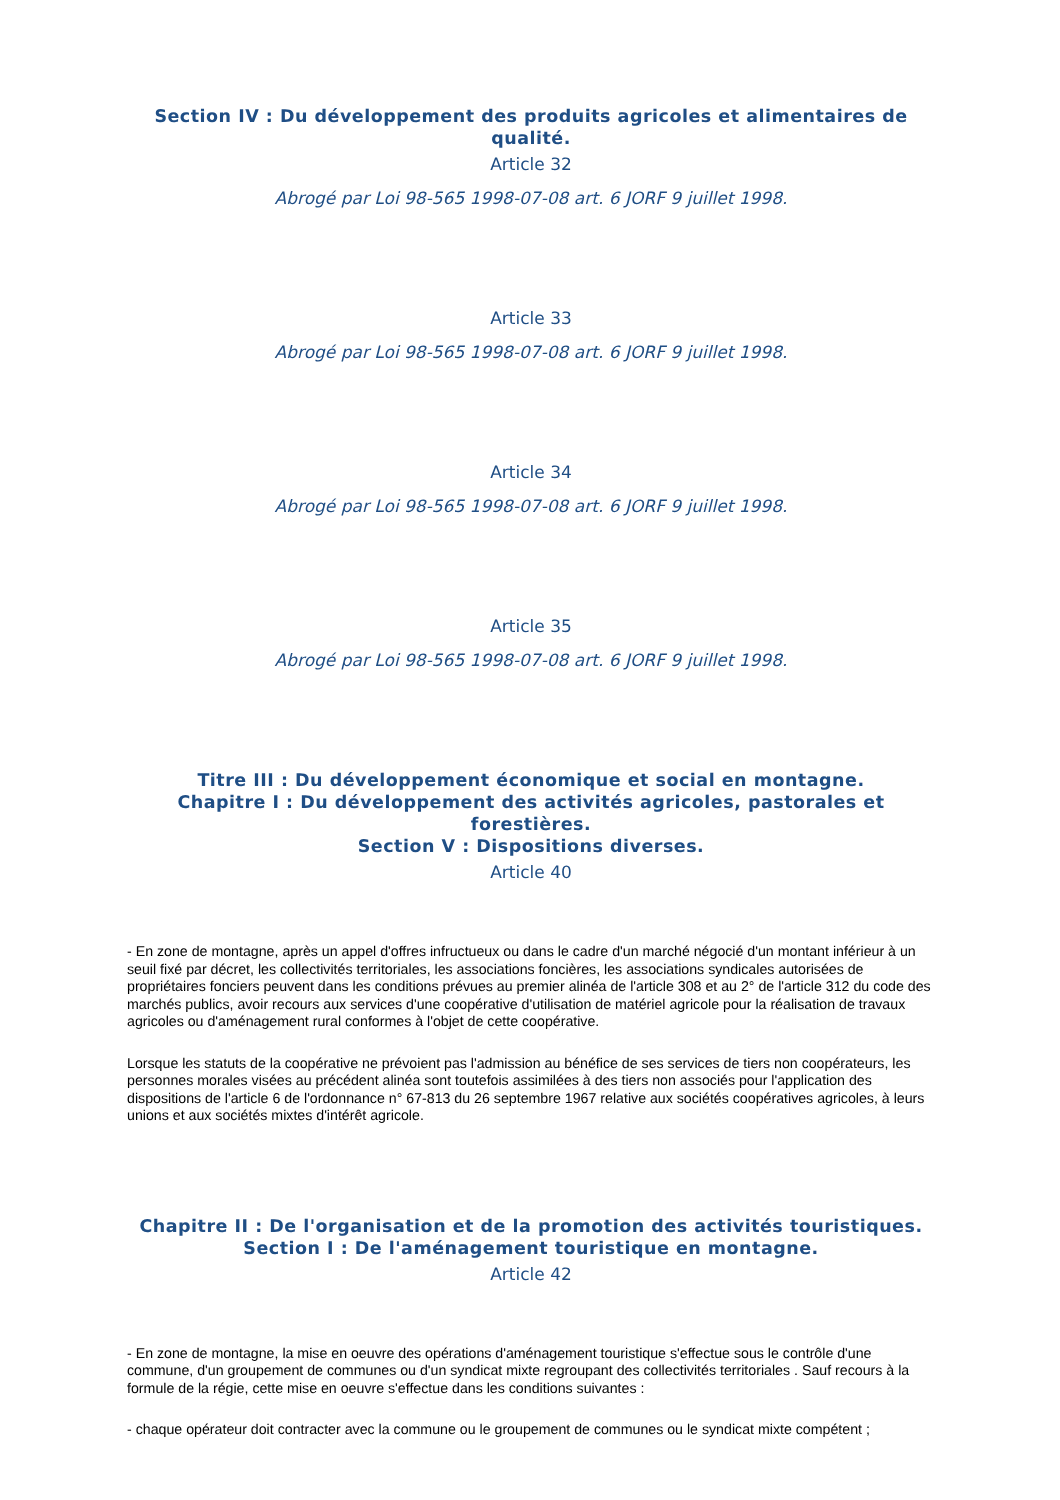Section IV : Du développement des produits agricoles et alimentaires de qualité.
Article 32
Abrogé par Loi 98-565 1998-07-08 art. 6 JORF 9 juillet 1998.
Article 33
Abrogé par Loi 98-565 1998-07-08 art. 6 JORF 9 juillet 1998.
Article 34
Abrogé par Loi 98-565 1998-07-08 art. 6 JORF 9 juillet 1998.
Article 35
Abrogé par Loi 98-565 1998-07-08 art. 6 JORF 9 juillet 1998.
Titre III : Du développement économique et social en montagne.
Chapitre I : Du développement des activités agricoles, pastorales et forestières.
Section V : Dispositions diverses.
Article 40
- En zone de montagne, après un appel d'offres infructueux ou dans le cadre d'un marché négocié d'un montant inférieur à un seuil fixé par décret, les collectivités territoriales, les associations foncières, les associations syndicales autorisées de propriétaires fonciers peuvent dans les conditions prévues au premier alinéa de l'article 308 et au 2° de l'article 312 du code des marchés publics, avoir recours aux services d'une coopérative d'utilisation de matériel agricole pour la réalisation de travaux agricoles ou d'aménagement rural conformes à l'objet de cette coopérative.
Lorsque les statuts de la coopérative ne prévoient pas l'admission au bénéfice de ses services de tiers non coopérateurs, les personnes morales visées au précédent alinéa sont toutefois assimilées à des tiers non associés pour l'application des dispositions de l'article 6 de l'ordonnance n° 67-813 du 26 septembre 1967 relative aux sociétés coopératives agricoles, à leurs unions et aux sociétés mixtes d'intérêt agricole.
Chapitre II : De l'organisation et de la promotion des activités touristiques.
Section I : De l'aménagement touristique en montagne.
Article 42
- En zone de montagne, la mise en oeuvre des opérations d'aménagement touristique s'effectue sous le contrôle d'une commune, d'un groupement de communes ou d'un syndicat mixte regroupant des collectivités territoriales . Sauf recours à la formule de la régie, cette mise en oeuvre s'effectue dans les conditions suivantes :
- chaque opérateur doit contracter avec la commune ou le groupement de communes ou le syndicat mixte compétent ;